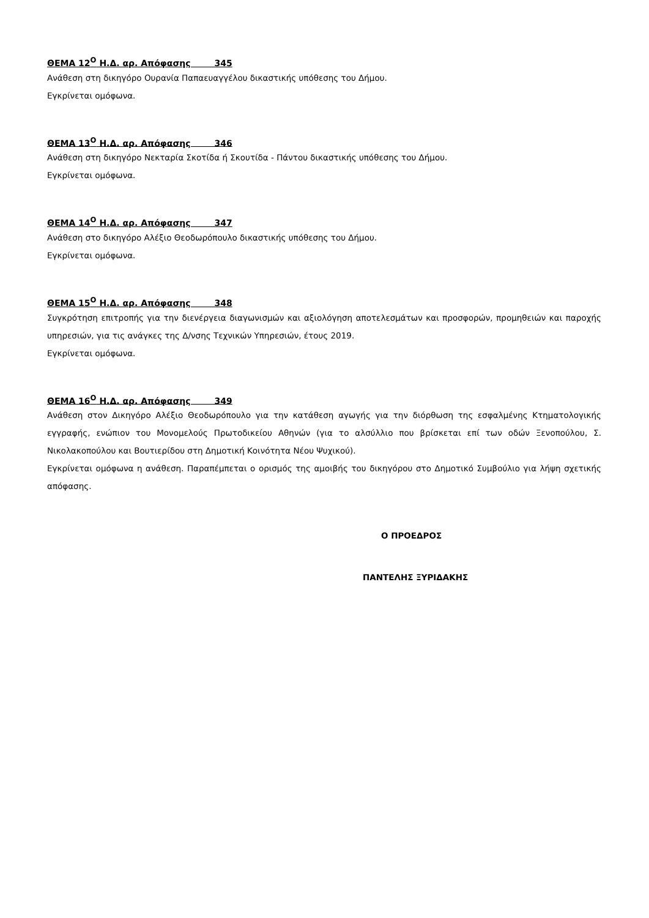ΘΕΜΑ 12<sup>Ο</sup> Η.Δ. αρ. Απόφασης 345
Ανάθεση στη δικηγόρο Ουρανία Παπαευαγγέλου δικαστικής υπόθεσης του Δήμου.
Εγκρίνεται ομόφωνα.
ΘΕΜΑ 13<sup>Ο</sup> Η.Δ. αρ. Απόφασης 346
Ανάθεση στη δικηγόρο Νεκταρία Σκοτίδα ή Σκουτίδα - Πάντου δικαστικής υπόθεσης του Δήμου.
Εγκρίνεται ομόφωνα.
ΘΕΜΑ 14<sup>Ο</sup> Η.Δ. αρ. Απόφασης 347
Ανάθεση στο δικηγόρο Αλέξιο Θεοδωρόπουλο δικαστικής υπόθεσης του Δήμου.
Εγκρίνεται ομόφωνα.
ΘΕΜΑ 15<sup>Ο</sup> Η.Δ. αρ. Απόφασης 348
Συγκρότηση επιτροπής για την διενέργεια διαγωνισμών και αξιολόγηση αποτελεσμάτων και προσφορών, προμηθειών και παροχής υπηρεσιών, για τις ανάγκες της Δ/νσης Τεχνικών Υπηρεσιών, έτους 2019.
Εγκρίνεται ομόφωνα.
ΘΕΜΑ 16<sup>Ο</sup> Η.Δ. αρ. Απόφασης 349
Ανάθεση στον Δικηγόρο Αλέξιο Θεοδωρόπουλο για την κατάθεση αγωγής για την διόρθωση της εσφαλμένης Κτηματολογικής εγγραφής, ενώπιον του Μονομελούς Πρωτοδικείου Αθηνών (για το αλσύλλιο που βρίσκεται επί των οδών Ξενοπούλου, Σ. Νικολακοπούλου και Βουτιερίδου στη Δημοτική Κοινότητα Νέου Ψυχικού).
Εγκρίνεται ομόφωνα η ανάθεση. Παραπέμπεται ο ορισμός της αμοιβής του δικηγόρου στο Δημοτικό Συμβούλιο για λήψη σχετικής απόφασης.
Ο ΠΡΟΕΔΡΟΣ
ΠΑΝΤΕΛΗΣ ΞΥΡΙΔΑΚΗΣ